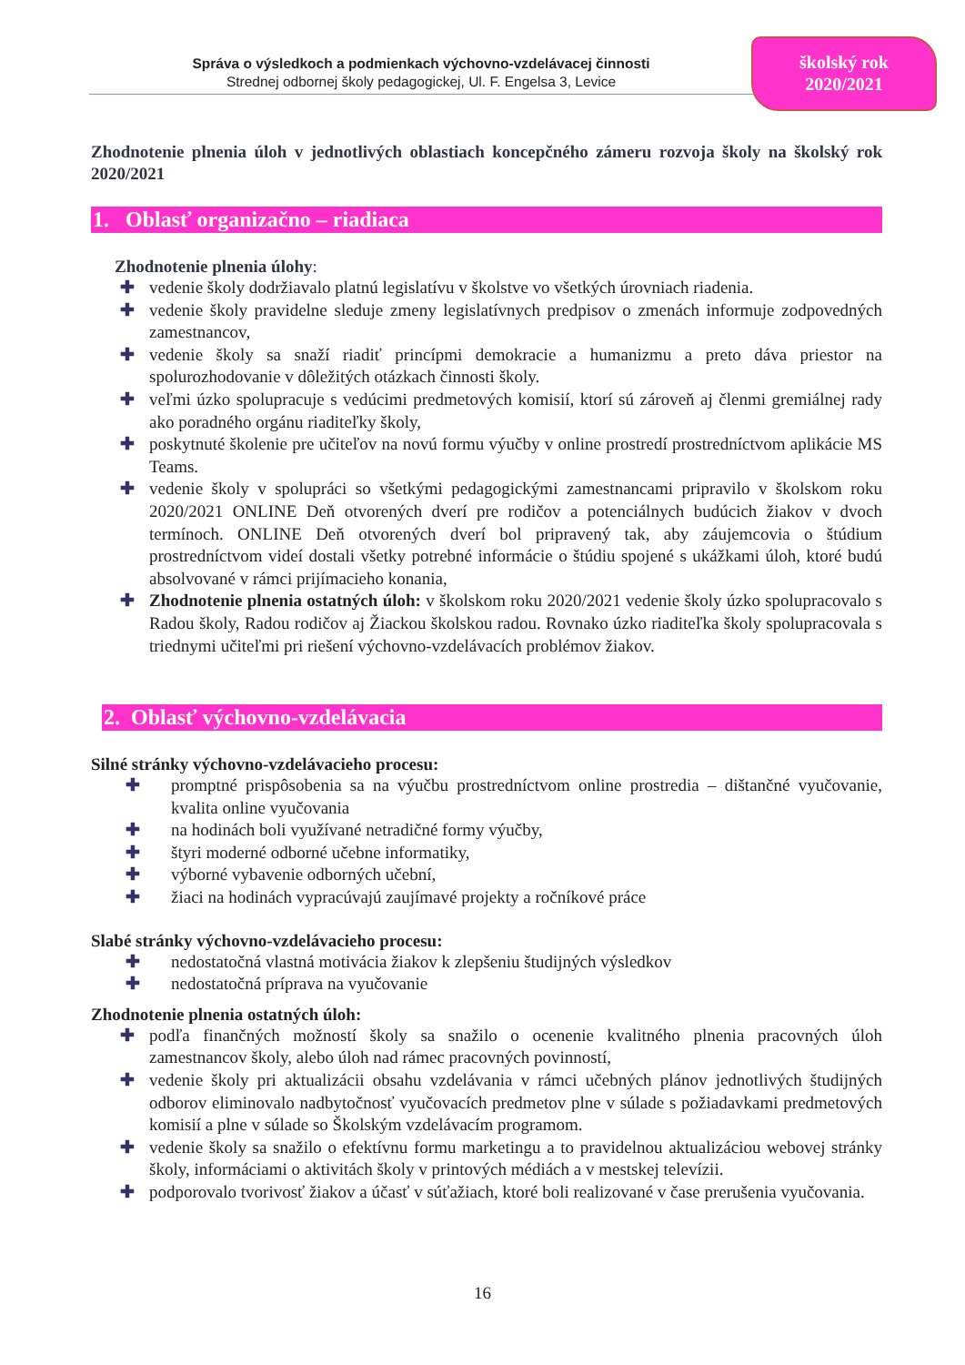Správa o výsledkoch a podmienkach výchovno-vzdelávacej činnosti
Strednej odbornej školy pedagogickej, Ul. F. Engelsa 3, Levice
školský rok
2020/2021
Zhodnotenie plnenia úloh v jednotlivých oblastiach koncepčného zámeru rozvoja školy na školský rok 2020/2021
1. Oblasť organizačno – riadiaca
Zhodnotenie plnenia úlohy:
✚ vedenie školy dodržiavalo platnú legislatívu v školstve vo všetkých úrovniach riadenia.
✚ vedenie školy pravidelne sleduje zmeny legislatívnych predpisov o zmenách informuje zodpovedných zamestnancov,
✚ vedenie školy sa snaží riadiť princípmi demokracie a humanizmu a preto dáva priestor na spolurozhodovanie v dôležitých otázkach činnosti školy.
✚ veľmi úzko spolupracuje s vedúcimi predmetových komisií, ktorí sú zároveň aj členmi gremiálnej rady ako poradného orgánu riaditeľky školy,
✚ poskytnuté školenie pre učiteľov na novú formu výučby v online prostredí prostredníctvom aplikácie MS Teams.
✚ vedenie školy v spolupráci so všetkými pedagogickými zamestnancami pripravilo v školskom roku 2020/2021 ONLINE Deň otvorených dverí pre rodičov a potenciálnych budúcich žiakov v dvoch termínoch. ONLINE Deň otvorených dverí bol pripravený tak, aby záujemcovia o štúdium prostredníctvom videí dostali všetky potrebné informácie o štúdiu spojené s ukážkami úloh, ktoré budú absolvované v rámci prijímacieho konania,
✚ Zhodnotenie plnenia ostatných úloh: v školskom roku 2020/2021 vedenie školy úzko spolupracovalo s Radou školy, Radou rodičov aj Žiackou školskou radou. Rovnako úzko riaditeľka školy spolupracovala s triednymi učiteľmi pri riešení výchovno-vzdelávacích problémov žiakov.
2. Oblasť výchovno-vzdelávacia
Silné stránky výchovno-vzdelávacieho procesu:
✚ promptné prispôsobenia sa na výučbu prostredníctvom online prostredia – dištančné vyučovanie, kvalita online vyučovania
✚ na hodinách boli využívané netradičné formy výučby,
✚ štyri moderné odborné učebne informatiky,
✚ výborné vybavenie odborných učební,
✚ žiaci na hodinách vypracúvajú zaujímavé projekty a ročníkové práce
Slabé stránky výchovno-vzdelávacieho procesu:
✚ nedostatočná vlastná motivácia žiakov k zlepšeniu študijných výsledkov
✚ nedostatočná príprava na vyučovanie
Zhodnotenie plnenia ostatných úloh:
✚ podľa finančných možností školy sa snažilo o ocenenie kvalitného plnenia pracovných úloh zamestnancov školy, alebo úloh nad rámec pracovných povinností,
✚ vedenie školy pri aktualizácii obsahu vzdelávania v rámci učebných plánov jednotlivých študijných odborov eliminovalo nadbytočnosť vyučovacích predmetov plne v súlade s požiadavkami predmetových komisií a plne v súlade so Školským vzdelávacím programom.
✚ vedenie školy sa snažilo o efektívnu formu marketingu a to pravidelnou aktualizáciou webovej stránky školy, informáciami o aktivitách školy v printových médiách a v mestskej televízii.
✚ podporovalo tvorivosť žiakov a účasť v súťažiach, ktoré boli realizované v čase prerušenia vyučovania.
16